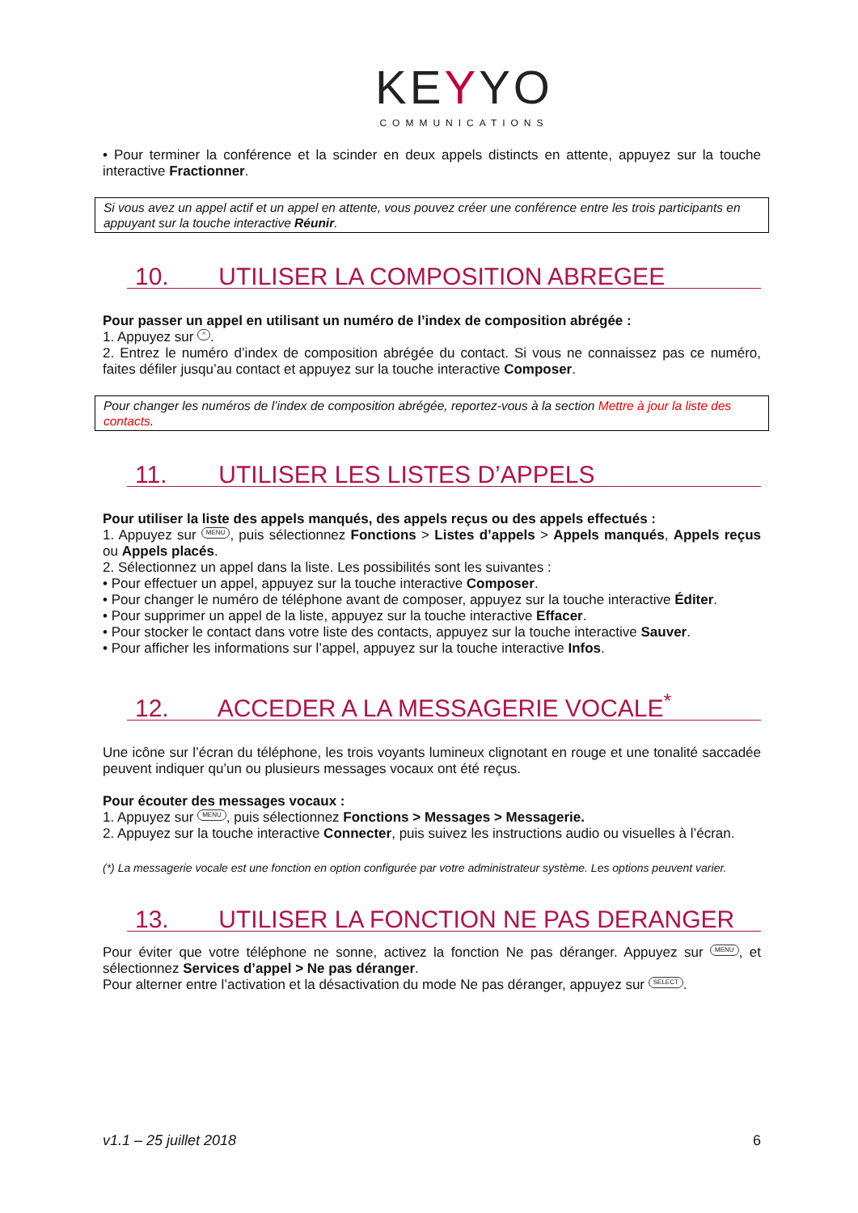KEYYO
COMMUNICATIONS
• Pour terminer la conférence et la scinder en deux appels distincts en attente, appuyez sur la touche interactive Fractionner.
Si vous avez un appel actif et un appel en attente, vous pouvez créer une conférence entre les trois participants en appuyant sur la touche interactive Réunir.
10. UTILISER LA COMPOSITION ABREGEE
Pour passer un appel en utilisant un numéro de l’index de composition abrégée :
1. Appuyez sur ^.
2. Entrez le numéro d’index de composition abrégée du contact. Si vous ne connaissez pas ce numéro, faites défiler jusqu’au contact et appuyez sur la touche interactive Composer.
Pour changer les numéros de l’index de composition abrégée, reportez-vous à la section Mettre à jour la liste des contacts.
11. UTILISER LES LISTES D’APPELS
Pour utiliser la liste des appels manqués, des appels reçus ou des appels effectués :
1. Appuyez sur MENU, puis sélectionnez Fonctions > Listes d’appels > Appels manqués, Appels reçus ou Appels placés.
2. Sélectionnez un appel dans la liste. Les possibilités sont les suivantes :
• Pour effectuer un appel, appuyez sur la touche interactive Composer.
• Pour changer le numéro de téléphone avant de composer, appuyez sur la touche interactive Éditer.
• Pour supprimer un appel de la liste, appuyez sur la touche interactive Effacer.
• Pour stocker le contact dans votre liste des contacts, appuyez sur la touche interactive Sauver.
• Pour afficher les informations sur l’appel, appuyez sur la touche interactive Infos.
12. ACCEDER A LA MESSAGERIE VOCALE<sup>*</sup>
Une icône sur l’écran du téléphone, les trois voyants lumineux clignotant en rouge et une tonalité saccadée peuvent indiquer qu’un ou plusieurs messages vocaux ont été reçus.
Pour écouter des messages vocaux :
1. Appuyez sur MENU, puis sélectionnez Fonctions > Messages > Messagerie.
2. Appuyez sur la touche interactive Connecter, puis suivez les instructions audio ou visuelles à l’écran.
(*) La messagerie vocale est une fonction en option configurée par votre administrateur système. Les options peuvent varier.
13. UTILISER LA FONCTION NE PAS DERANGER
Pour éviter que votre téléphone ne sonne, activez la fonction Ne pas déranger. Appuyez sur MENU, et sélectionnez Services d’appel > Ne pas déranger.
Pour alterner entre l’activation et la désactivation du mode Ne pas déranger, appuyez sur SELECT.
v1.1 – 25 juillet 2018 6